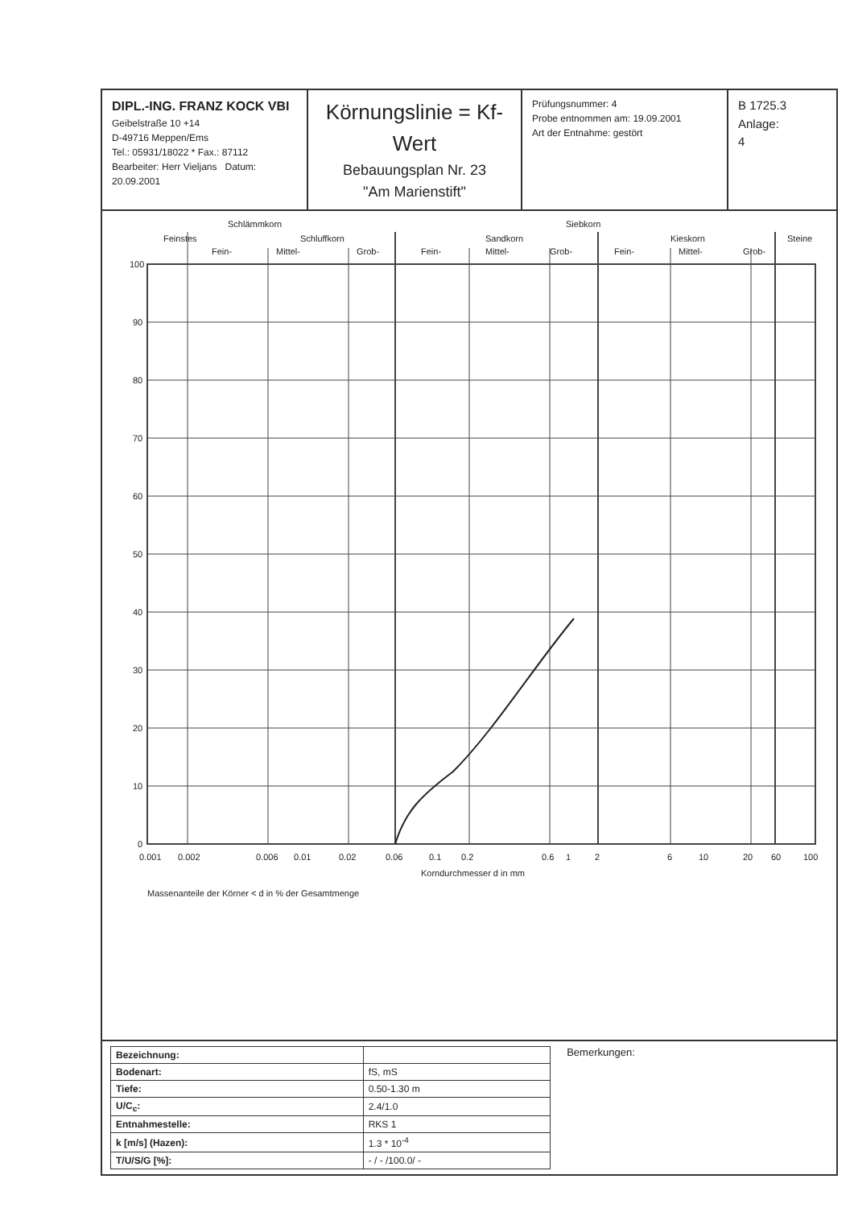DIPL.-ING. FRANZ KOCK VBI
Geibelstraße 10 +14
D-49716 Meppen/Ems
Tel.: 05931/18022 * Fax.: 87112
Bearbeiter: Herr Vieljans Datum: 20.09.2001
Körnungslinie = Kf-Wert
Bebauungsplan Nr. 23
"Am Marienstift"
Prüfungsnummer: 4
Probe entnommen am: 19.09.2001
Art der Entnahme: gestört
B 1725.3
Anlage:
4
Schlämmkorn
Siebkorn
Feinstes
Schluffkorn
Sandkorn
Kieskorn
Steine
Fein-
Mittel-
Grob-
Fein-
Mittel-
Grob-
Fein-
Mittel-
Grob-
100
90
80
70
60
50
40
30
20
10
0
0.001
0.002
0.006
0.01
0.02
0.06
0.1
0.2
0.6
1
2
6
10
20
60
100
Korndurchmesser d in mm
Massenanteile der Körner < d in % der Gesamtmenge
| Bezeichnung: | |
| Bodenart: | fS, mS |
| Tiefe: | 0.50-1.30 m |
| U/C<sub>c</sub>: | 2.4/1.0 |
| Entnahmestelle: | RKS 1 |
| k [m/s] (Hazen): | 1.3 * 10<sup>-4</sup> |
| T/U/S/G [%]: | - / - /100.0/ - |
Bemerkungen: